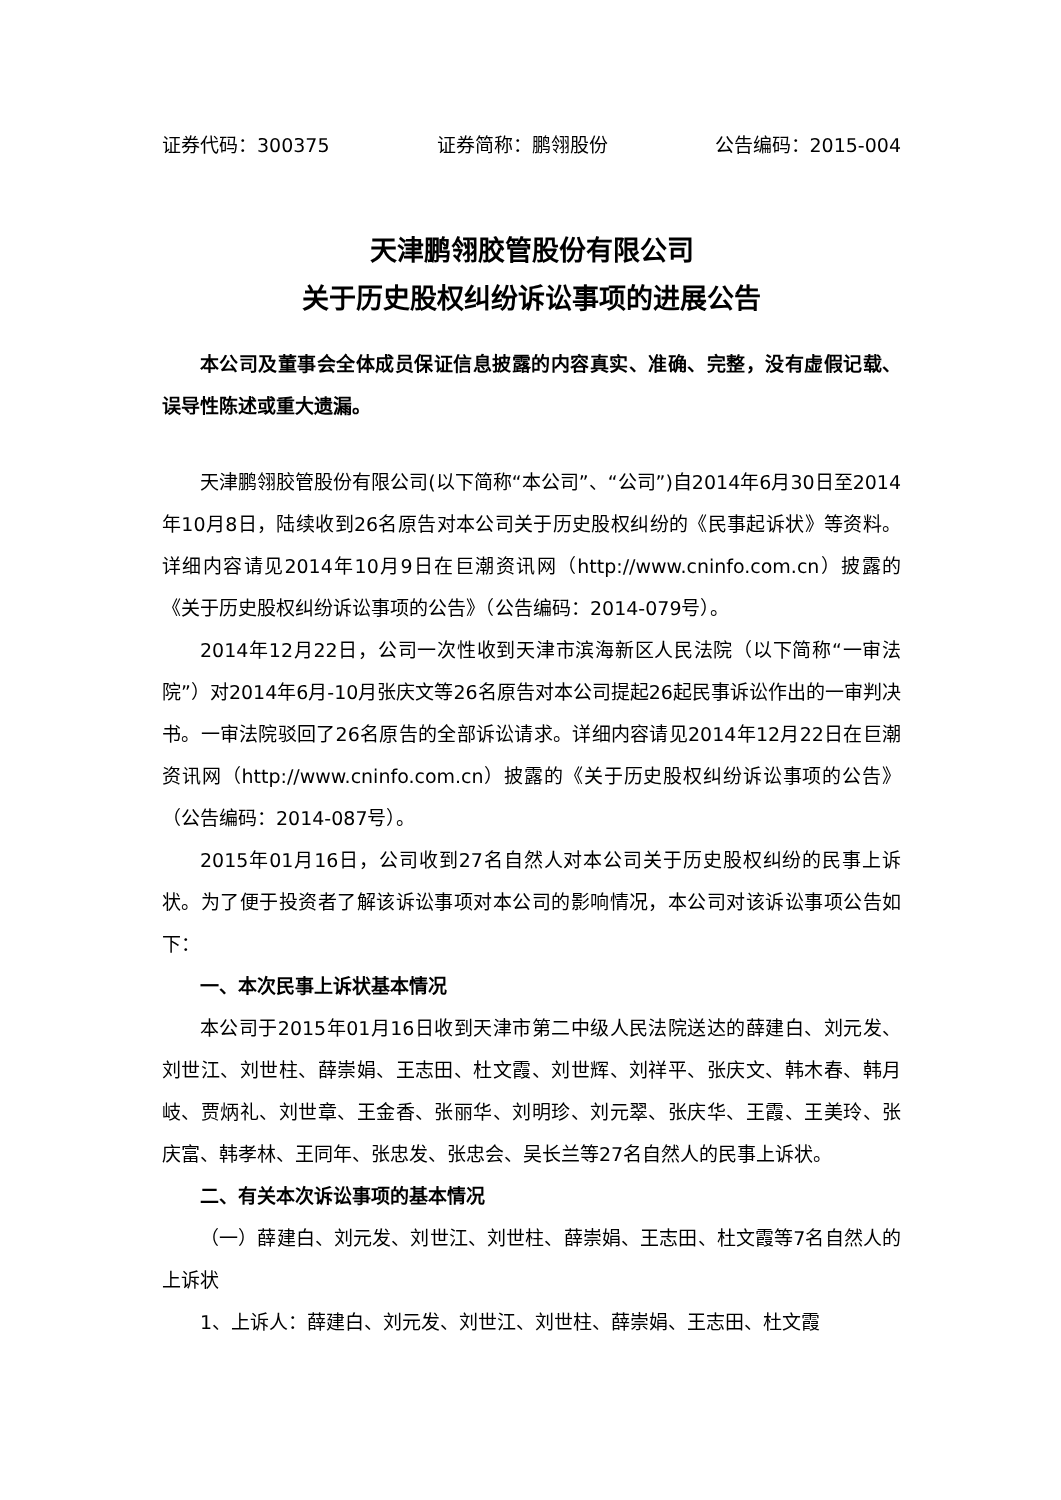证券代码：300375 证券简称：鹏翎股份 公告编码：2015-004
天津鹏翎胶管股份有限公司
关于历史股权纠纷诉讼事项的进展公告
本公司及董事会全体成员保证信息披露的内容真实、准确、完整，没有虚假记载、误导性陈述或重大遗漏。
天津鹏翎胶管股份有限公司(以下简称“本公司”、“公司”)自2014年6月30日至2014年10月8日，陆续收到26名原告对本公司关于历史股权纠纷的《民事起诉状》等资料。详细内容请见2014年10月9日在巨潮资讯网（http://www.cninfo.com.cn）披露的《关于历史股权纠纷诉讼事项的公告》（公告编码：2014-079号）。
2014年12月22日，公司一次性收到天津市滨海新区人民法院（以下简称“一审法院”）对2014年6月-10月张庆文等26名原告对本公司提起26起民事诉讼作出的一审判决书。一审法院驳回了26名原告的全部诉讼请求。详细内容请见2014年12月22日在巨潮资讯网（http://www.cninfo.com.cn）披露的《关于历史股权纠纷诉讼事项的公告》（公告编码：2014-087号）。
2015年01月16日，公司收到27名自然人对本公司关于历史股权纠纷的民事上诉状。为了便于投资者了解该诉讼事项对本公司的影响情况，本公司对该诉讼事项公告如下：
一、本次民事上诉状基本情况
本公司于2015年01月16日收到天津市第二中级人民法院送达的薛建白、刘元发、刘世江、刘世柱、薛崇娟、王志田、杜文霞、刘世辉、刘祥平、张庆文、韩木春、韩月岐、贾炳礼、刘世章、王金香、张丽华、刘明珍、刘元翠、张庆华、王霞、王美玲、张庆富、韩孝林、王同年、张忠发、张忠会、吴长兰等27名自然人的民事上诉状。
二、有关本次诉讼事项的基本情况
（一）薛建白、刘元发、刘世江、刘世柱、薛崇娟、王志田、杜文霞等7名自然人的上诉状
1、上诉人：薛建白、刘元发、刘世江、刘世柱、薛崇娟、王志田、杜文霞